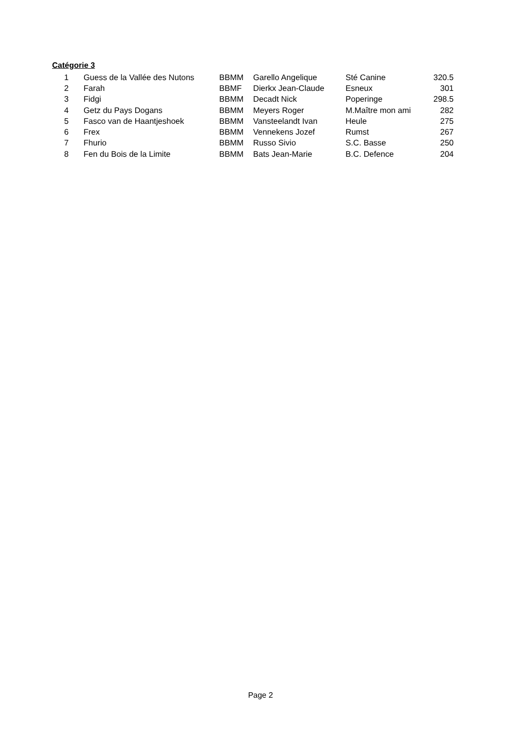Catégorie 3
| 1 | Guess de la Vallée des Nutons | BBMM | Garello Angelique | Sté Canine | 320.5 |
| 2 | Farah | BBMF | Dierkx Jean-Claude | Esneux | 301 |
| 3 | Fidgi | BBMM | Decadt Nick | Poperinge | 298.5 |
| 4 | Getz du Pays Dogans | BBMM | Meyers Roger | M.Maître mon ami | 282 |
| 5 | Fasco van de Haantjeshoek | BBMM | Vansteelandt Ivan | Heule | 275 |
| 6 | Frex | BBMM | Vennekens Jozef | Rumst | 267 |
| 7 | Fhurio | BBMM | Russo Sivio | S.C. Basse | 250 |
| 8 | Fen du Bois de la Limite | BBMM | Bats Jean-Marie | B.C. Defence | 204 |
Page 2